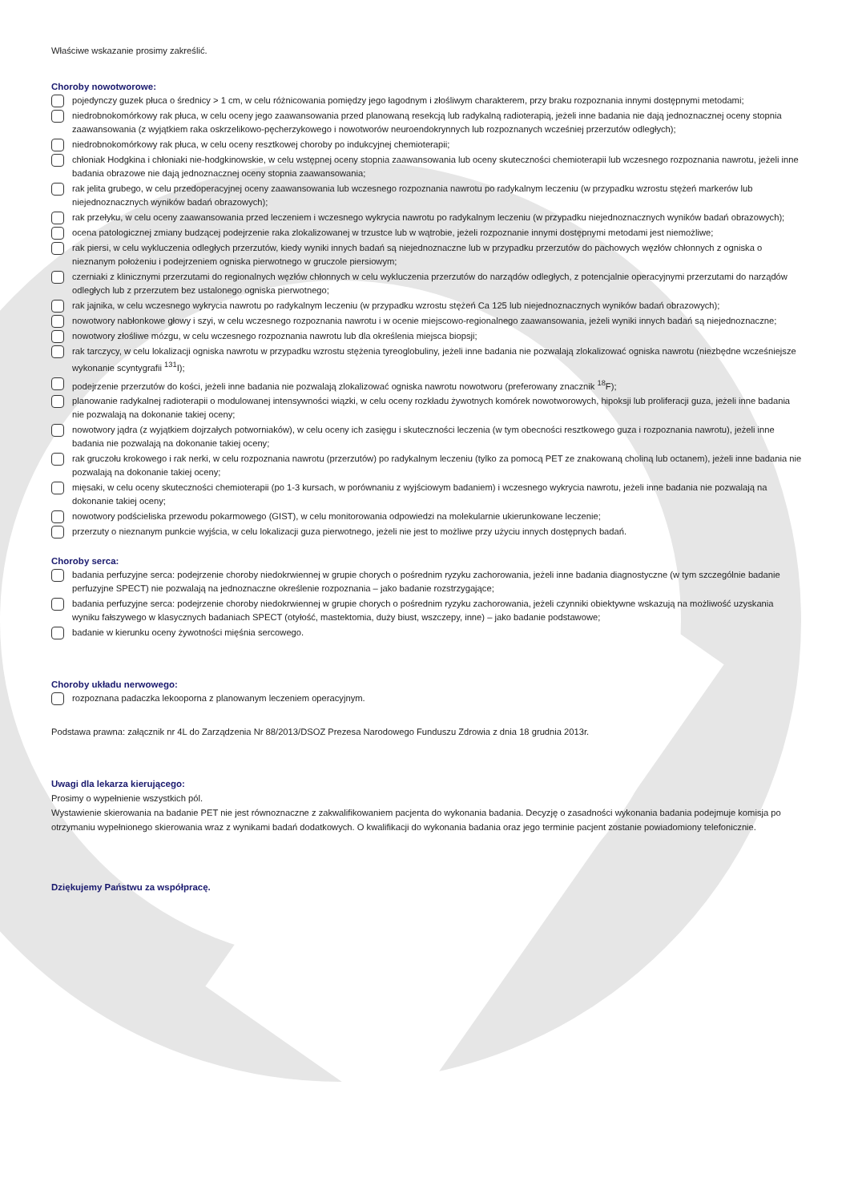Właściwe wskazanie prosimy zakreślić.
Choroby nowotworowe:
pojedynczy guzek płuca o średnicy > 1 cm, w celu różnicowania pomiędzy jego łagodnym i złośliwym charakterem, przy braku rozpoznania innymi dostępnymi metodami;
niedrobnokomórkowy rak płuca, w celu oceny jego zaawansowania przed planowaną resekcją lub radykalną radioterapią, jeżeli inne badania nie dają jednoznacznej oceny stopnia zaawansowania (z wyjątkiem raka oskrzelikowo-pęcherzykowego i nowotworów neuroendokrynnych lub rozpoznanych wcześniej przerzutów odległych);
niedrobnokomórkowy rak płuca, w celu oceny resztkowej choroby po indukcyjnej chemioterapii;
chłoniak Hodgkina i chłoniaki nie-hodgkinowskie, w celu wstępnej oceny stopnia zaawansowania lub oceny skuteczności chemioterapii lub wczesnego rozpoznania nawrotu, jeżeli inne badania obrazowe nie dają jednoznacznej oceny stopnia zaawansowania;
rak jelita grubego, w celu przedoperacyjnej oceny zaawansowania lub wczesnego rozpoznania nawrotu po radykalnym leczeniu (w przypadku wzrostu stężeń markerów lub niejednoznacznych wyników badań obrazowych);
rak przełyku, w celu oceny zaawansowania przed leczeniem i wczesnego wykrycia nawrotu po radykalnym leczeniu (w przypadku niejednoznacznych wyników badań obrazowych);
ocena patologicznej zmiany budzącej podejrzenie raka zlokalizowanej w trzustce lub w wątrobie, jeżeli rozpoznanie innymi dostępnymi metodami jest niemożliwe;
rak piersi, w celu wykluczenia odległych przerzutów, kiedy wyniki innych badań są niejednoznaczne lub w przypadku przerzutów do pachowych węzłów chłonnych z ogniska o nieznanym położeniu i podejrzeniem ogniska pierwotnego w gruczole piersiowym;
czerniaki z klinicznymi przerzutami do regionalnych węzłów chłonnych w celu wykluczenia przerzutów do narządów odległych, z potencjalnie operacyjnymi przerzutami do narządów odległych lub z przerzutem bez ustalonego ogniska pierwotnego;
rak jajnika, w celu wczesnego wykrycia nawrotu po radykalnym leczeniu (w przypadku wzrostu stężeń Ca 125 lub niejednoznacznych wyników badań obrazowych);
nowotwory nabłonkowe głowy i szyi, w celu wczesnego rozpoznania nawrotu i w ocenie miejscowo-regionalnego zaawansowania, jeżeli wyniki innych badań są niejednoznaczne;
nowotwory złośliwe mózgu, w celu wczesnego rozpoznania nawrotu lub dla określenia miejsca biopsji;
rak tarczycy, w celu lokalizacji ogniska nawrotu w przypadku wzrostu stężenia tyreoglobuliny, jeżeli inne badania nie pozwalają zlokalizować ogniska nawrotu (niezbędne wcześniejsze wykonanie scyntygrafii <sup>131</sup>I);
podejrzenie przerzutów do kości, jeżeli inne badania nie pozwalają zlokalizować ogniska nawrotu nowotworu (preferowany znacznik <sup>18</sup>F);
planowanie radykalnej radioterapii o modulowanej intensywności wiązki, w celu oceny rozkładu żywotnych komórek nowotworowych, hipoksji lub proliferacji guza, jeżeli inne badania nie pozwalają na dokonanie takiej oceny;
nowotwory jądra (z wyjątkiem dojrzałych potworniaków), w celu oceny ich zasięgu i skuteczności leczenia (w tym obecności resztkowego guza i rozpoznania nawrotu), jeżeli inne badania nie pozwalają na dokonanie takiej oceny;
rak gruczołu krokowego i rak nerki, w celu rozpoznania nawrotu (przerzutów) po radykalnym leczeniu (tylko za pomocą PET ze znakowaną choliną lub octanem), jeżeli inne badania nie pozwalają na dokonanie takiej oceny;
mięsaki, w celu oceny skuteczności chemioterapii (po 1-3 kursach, w porównaniu z wyjściowym badaniem) i wczesnego wykrycia nawrotu, jeżeli inne badania nie pozwalają na dokonanie takiej oceny;
nowotwory podścieliska przewodu pokarmowego (GIST), w celu monitorowania odpowiedzi na molekularnie ukierunkowane leczenie;
przerzuty o nieznanym punkcie wyjścia, w celu lokalizacji guza pierwotnego, jeżeli nie jest to możliwe przy użyciu innych dostępnych badań.
Choroby serca:
badania perfuzyjne serca: podejrzenie choroby niedokrwiennej w grupie chorych o pośrednim ryzyku zachorowania, jeżeli inne badania diagnostyczne (w tym szczególnie badanie perfuzyjne SPECT) nie pozwalają na jednoznaczne określenie rozpoznania – jako badanie rozstrzygające;
badania perfuzyjne serca: podejrzenie choroby niedokrwiennej w grupie chorych o pośrednim ryzyku zachorowania, jeżeli czynniki obiektywne wskazują na możliwość uzyskania wyniku fałszywego w klasycznych badaniach SPECT (otyłość, mastektomia, duży biust, wszczepy, inne) – jako badanie podstawowe;
badanie w kierunku oceny żywotności mięśnia sercowego.
Choroby układu nerwowego:
rozpoznana padaczka lekooporna z planowanym leczeniem operacyjnym.
Podstawa prawna: załącznik nr 4L do Zarządzenia Nr 88/2013/DSOZ Prezesa Narodowego Funduszu Zdrowia z dnia 18 grudnia 2013r.
Uwagi dla lekarza kierującego:
Prosimy o wypełnienie wszystkich pól.
Wystawienie skierowania na badanie PET nie jest równoznaczne z zakwalifikowaniem pacjenta do wykonania badania. Decyzję o zasadności wykonania badania podejmuje komisja po otrzymaniu wypełnionego skierowania wraz z wynikami badań dodatkowych. O kwalifikacji do wykonania badania oraz jego terminie pacjent zostanie powiadomiony telefonicznie.
Dziękujemy Państwu za współpracę.